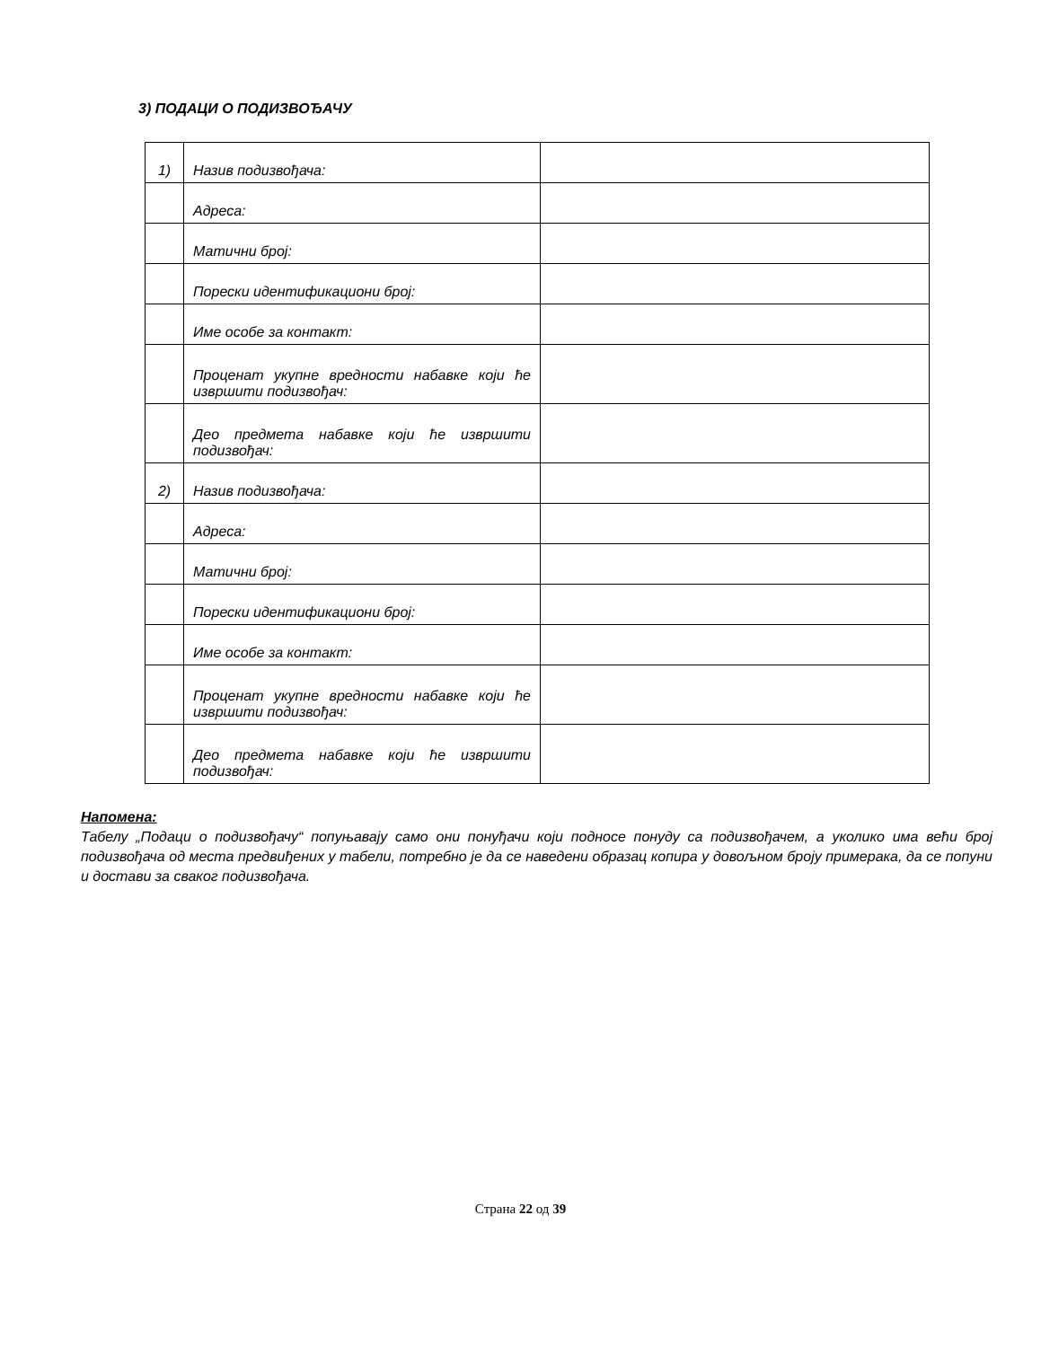3) ПОДАЦИ О ПОДИЗВОЂАЧУ
| 1) | Назив подизвођача: | |
| | Адреса: | |
| | Матични број: | |
| | Порески идентификациони број: | |
| | Име особе за контакт: | |
| | Проценат укупне вредности набавке који ће извршити подизвођач: | |
| | Део предмета набавке који ће извршити подизвођач: | |
| 2) | Назив подизвођача: | |
| | Адреса: | |
| | Матични број: | |
| | Порески идентификациони број: | |
| | Име особе за контакт: | |
| | Проценат укупне вредности набавке који ће извршити подизвођач: | |
| | Део предмета набавке који ће извршити подизвођач: | |
Напомена:
Табелу „Подаци о подизвођачу“ попуњавају само они понуђачи који подносе понуду са подизвођачем, а уколико има већи број подизвођача од места предвиђених у табели, потребно је да се наведени образац копира у довољном броју примерака, да се попуни и достави за сваког подизвођача.
Страна 22 од 39